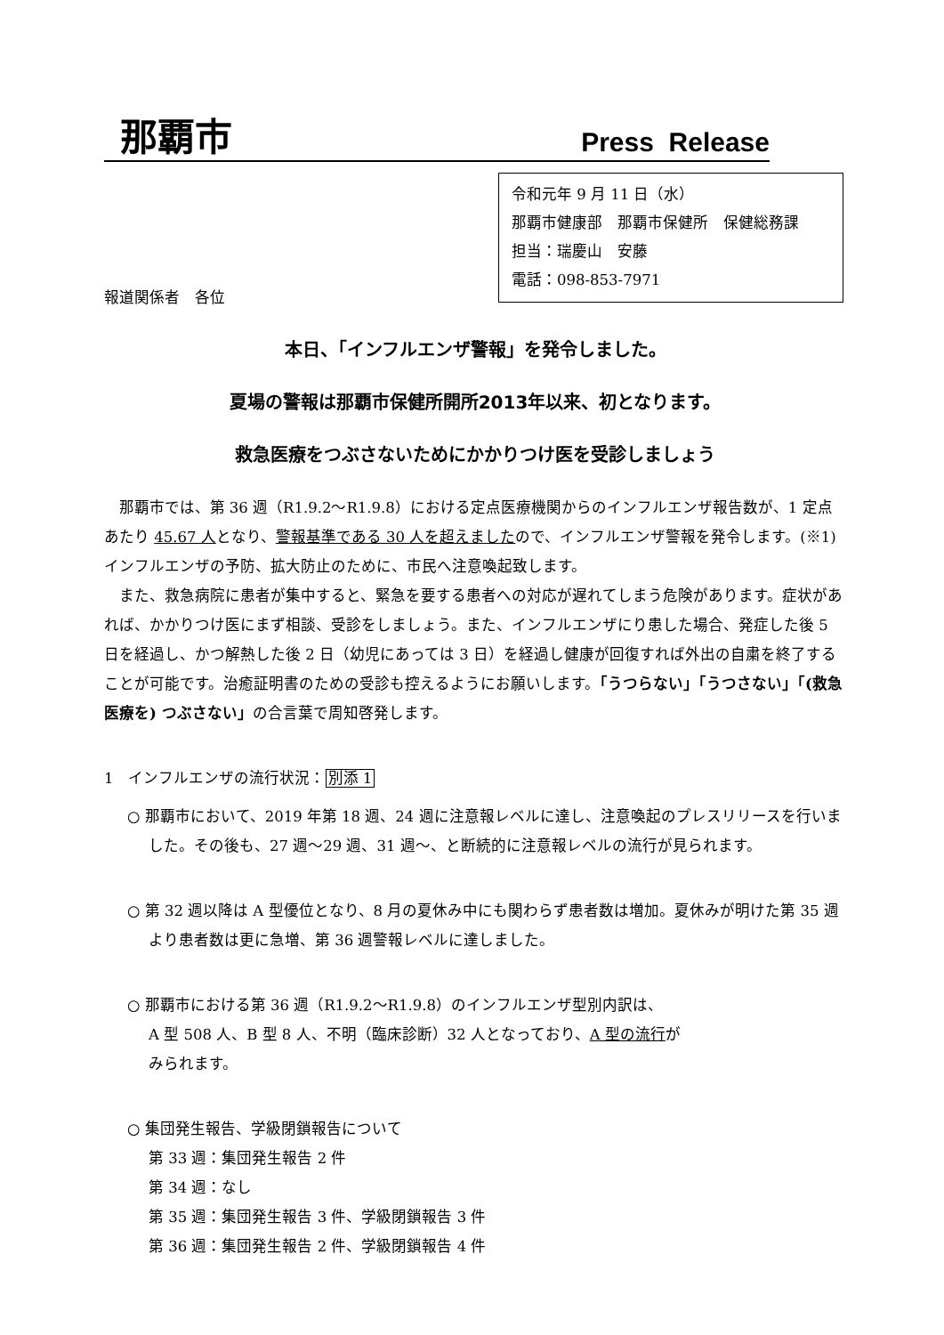那覇市 Press Release
令和元年 9 月 11 日（水）
那覇市健康部　那覇市保健所　保健総務課
担当：瑞慶山　安藤
電話：098-853-7971
報道関係者　各位
本日、「インフルエンザ警報」を発令しました。
夏場の警報は那覇市保健所開所2013年以来、初となります。
救急医療をつぶさないためにかかりつけ医を受診しましょう
那覇市では、第 36 週（R1.9.2～R1.9.8）における定点医療機関からのインフルエンザ報告数が、1 定点あたり 45.67 人となり、警報基準である 30 人を超えましたので、インフルエンザ警報を発令します。(※1) インフルエンザの予防、拡大防止のために、市民へ注意喚起致します。
また、救急病院に患者が集中すると、緊急を要する患者への対応が遅れてしまう危険があります。症状があれば、かかりつけ医にまず相談、受診をしましょう。また、インフルエンザにり患した場合、発症した後 5 日を経過し、かつ解熱した後 2 日（幼児にあっては 3 日）を経過し健康が回復すれば外出の自粛を終了することが可能です。治癒証明書のための受診も控えるようにお願いします。「うつらない」「うつさない」「(救急医療を) つぶさない」の合言葉で周知啓発します。
1　インフルエンザの流行状況：別添 1
○ 那覇市において、2019 年第 18 週、24 週に注意報レベルに達し、注意喚起のプレスリリースを行いました。その後も、27 週～29 週、31 週～、と断続的に注意報レベルの流行が見られます。
○ 第 32 週以降は A 型優位となり、8 月の夏休み中にも関わらず患者数は増加。夏休みが明けた第 35 週より患者数は更に急増、第 36 週警報レベルに達しました。
○ 那覇市における第 36 週（R1.9.2～R1.9.8）のインフルエンザ型別内訳は、
A 型 508 人、B 型 8 人、不明（臨床診断）32 人となっており、A 型の流行が
みられます。
○ 集団発生報告、学級閉鎖報告について
第 33 週：集団発生報告 2 件
第 34 週：なし
第 35 週：集団発生報告 3 件、学級閉鎖報告 3 件
第 36 週：集団発生報告 2 件、学級閉鎖報告 4 件